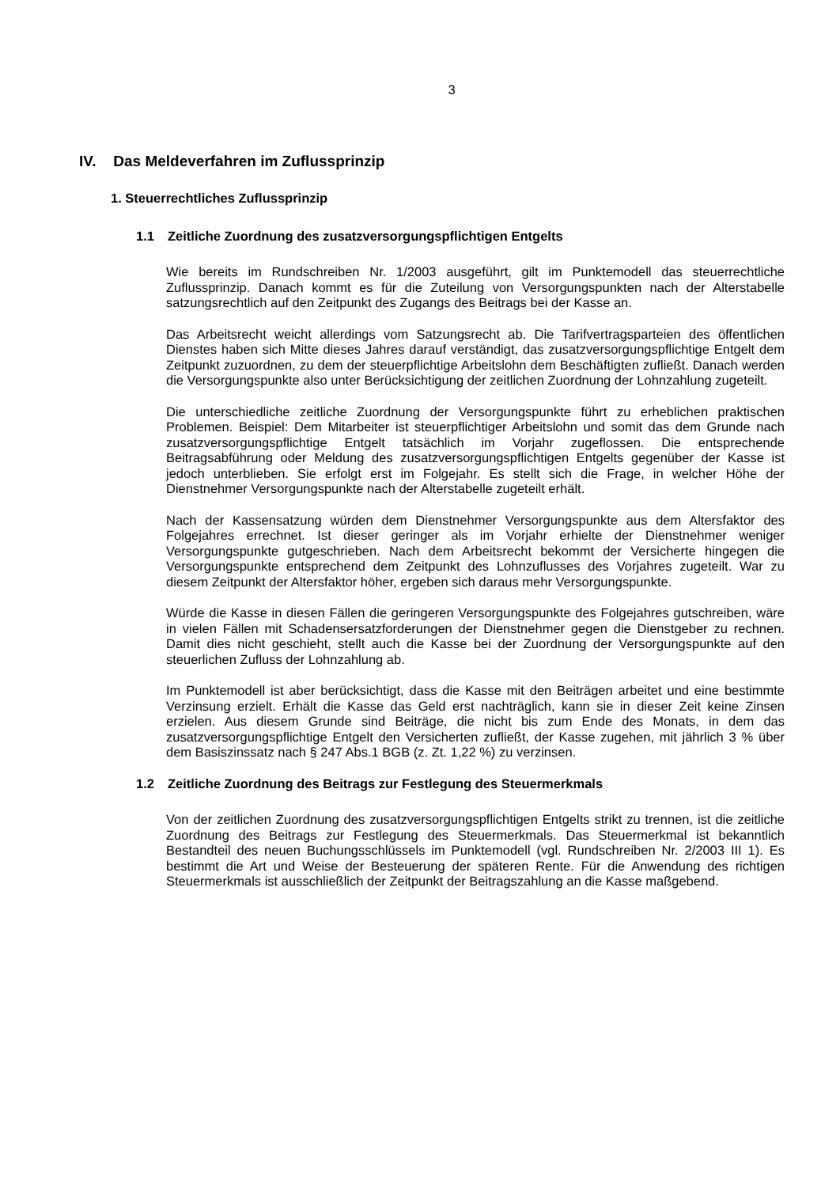3
IV. Das Meldeverfahren im Zuflussprinzip
1. Steuerrechtliches Zuflussprinzip
1.1 Zeitliche Zuordnung des zusatzversorgungspflichtigen Entgelts
Wie bereits im Rundschreiben Nr. 1/2003 ausgeführt, gilt im Punktemodell das steuerrechtliche Zuflussprinzip. Danach kommt es für die Zuteilung von Versorgungspunkten nach der Alterstabelle satzungsrechtlich auf den Zeitpunkt des Zugangs des Beitrags bei der Kasse an.
Das Arbeitsrecht weicht allerdings vom Satzungsrecht ab. Die Tarifvertragsparteien des öffentlichen Dienstes haben sich Mitte dieses Jahres darauf verständigt, das zusatzversorgungspflichtige Entgelt dem Zeitpunkt zuzuordnen, zu dem der steuerpflichtige Arbeitslohn dem Beschäftigten zufließt. Danach werden die Versorgungspunkte also unter Berücksichtigung der zeitlichen Zuordnung der Lohnzahlung zugeteilt.
Die unterschiedliche zeitliche Zuordnung der Versorgungspunkte führt zu erheblichen praktischen Problemen. Beispiel: Dem Mitarbeiter ist steuerpflichtiger Arbeitslohn und somit das dem Grunde nach zusatzversorgungspflichtige Entgelt tatsächlich im Vorjahr zugeflossen. Die entsprechende Beitragsabführung oder Meldung des zusatzversorgungspflichtigen Entgelts gegenüber der Kasse ist jedoch unterblieben. Sie erfolgt erst im Folgejahr. Es stellt sich die Frage, in welcher Höhe der Dienstnehmer Versorgungspunkte nach der Alterstabelle zugeteilt erhält.
Nach der Kassensatzung würden dem Dienstnehmer Versorgungspunkte aus dem Altersfaktor des Folgejahres errechnet. Ist dieser geringer als im Vorjahr erhielte der Dienstnehmer weniger Versorgungspunkte gutgeschrieben. Nach dem Arbeitsrecht bekommt der Versicherte hingegen die Versorgungspunkte entsprechend dem Zeitpunkt des Lohnzuflusses des Vorjahres zugeteilt. War zu diesem Zeitpunkt der Altersfaktor höher, ergeben sich daraus mehr Versorgungspunkte.
Würde die Kasse in diesen Fällen die geringeren Versorgungspunkte des Folgejahres gutschreiben, wäre in vielen Fällen mit Schadensersatzforderungen der Dienstnehmer gegen die Dienstgeber zu rechnen. Damit dies nicht geschieht, stellt auch die Kasse bei der Zuordnung der Versorgungspunkte auf den steuerlichen Zufluss der Lohnzahlung ab.
Im Punktemodell ist aber berücksichtigt, dass die Kasse mit den Beiträgen arbeitet und eine bestimmte Verzinsung erzielt. Erhält die Kasse das Geld erst nachträglich, kann sie in dieser Zeit keine Zinsen erzielen. Aus diesem Grunde sind Beiträge, die nicht bis zum Ende des Monats, in dem das zusatzversorgungspflichtige Entgelt den Versicherten zufließt, der Kasse zugehen, mit jährlich 3 % über dem Basiszinssatz nach § 247 Abs.1 BGB (z. Zt. 1,22 %) zu verzinsen.
1.2 Zeitliche Zuordnung des Beitrags zur Festlegung des Steuermerkmals
Von der zeitlichen Zuordnung des zusatzversorgungspflichtigen Entgelts strikt zu trennen, ist die zeitliche Zuordnung des Beitrags zur Festlegung des Steuermerkmals. Das Steuermerkmal ist bekanntlich Bestandteil des neuen Buchungsschlüssels im Punktemodell (vgl. Rundschreiben Nr. 2/2003 III 1). Es bestimmt die Art und Weise der Besteuerung der späteren Rente. Für die Anwendung des richtigen Steuermerkmals ist ausschließlich der Zeitpunkt der Beitragszahlung an die Kasse maßgebend.